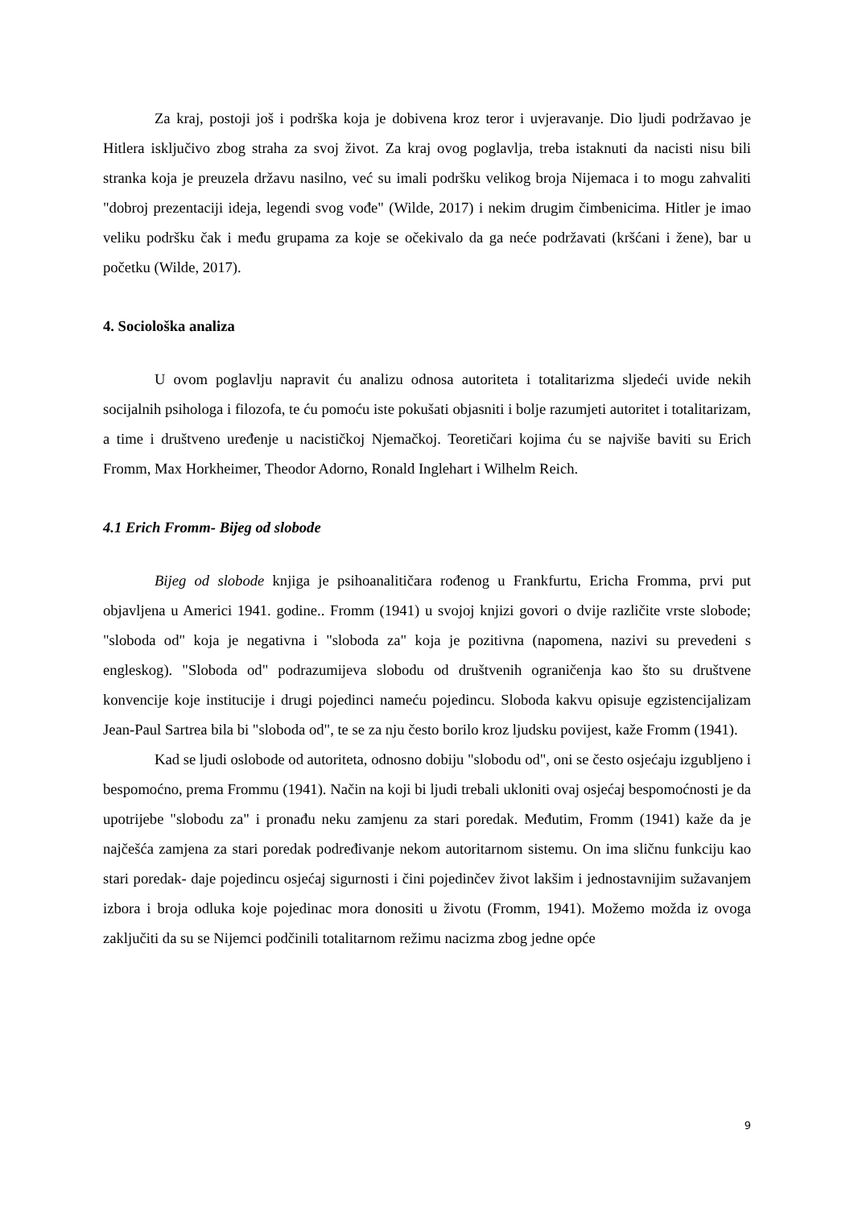Za kraj, postoji još i podrška koja je dobivena kroz teror i uvjeravanje. Dio ljudi podržavao je Hitlera isključivo zbog straha za svoj život. Za kraj ovog poglavlja, treba istaknuti da nacisti nisu bili stranka koja je preuzela državu nasilno, već su imali podršku velikog broja Nijemaca i to mogu zahvaliti "dobroj prezentaciji ideja, legendi svog vođe" (Wilde, 2017) i nekim drugim čimbenicima. Hitler je imao veliku podršku čak i među grupama za koje se očekivalo da ga neće podržavati (kršćani i žene), bar u početku (Wilde, 2017).
4. Sociološka analiza
U ovom poglavlju napravit ću analizu odnosa autoriteta i totalitarizma sljedeći uvide nekih socijalnih psihologa i filozofa, te ću pomoću iste pokušati objasniti i bolje razumjeti autoritet i totalitarizam, a time i društveno uređenje u nacističkoj Njemačkoj. Teoretičari kojima ću se najviše baviti su Erich Fromm, Max Horkheimer, Theodor Adorno, Ronald Inglehart i Wilhelm Reich.
4.1 Erich Fromm- Bijeg od slobode
Bijeg od slobode knjiga je psihoanalitičara rođenog u Frankfurtu, Ericha Fromma, prvi put objavljena u Americi 1941. godine.. Fromm (1941) u svojoj knjizi govori o dvije različite vrste slobode; "sloboda od" koja je negativna i "sloboda za" koja je pozitivna (napomena, nazivi su prevedeni s engleskog). "Sloboda od" podrazumijeva slobodu od društvenih ograničenja kao što su društvene konvencije koje institucije i drugi pojedinci nameću pojedincu. Sloboda kakvu opisuje egzistencijalizam Jean-Paul Sartrea bila bi "sloboda od", te se za nju često borilo kroz ljudsku povijest, kaže Fromm (1941).
Kad se ljudi oslobode od autoriteta, odnosno dobiju "slobodu od", oni se često osjećaju izgubljeno i bespomoćno, prema Frommu (1941). Način na koji bi ljudi trebali ukloniti ovaj osjećaj bespomoćnosti je da upotrijebe "slobodu za" i pronađu neku zamjenu za stari poredak. Međutim, Fromm (1941) kaže da je najčešća zamjena za stari poredak podređivanje nekom autoritarnom sistemu. On ima sličnu funkciju kao stari poredak- daje pojedincu osjećaj sigurnosti i čini pojedinčev život lakšim i jednostavnijim sužavanjem izbora i broja odluka koje pojedinac mora donositi u životu (Fromm, 1941). Možemo možda iz ovoga zaključiti da su se Nijemci podčinili totalitarnom režimu nacizma zbog jedne opće
9